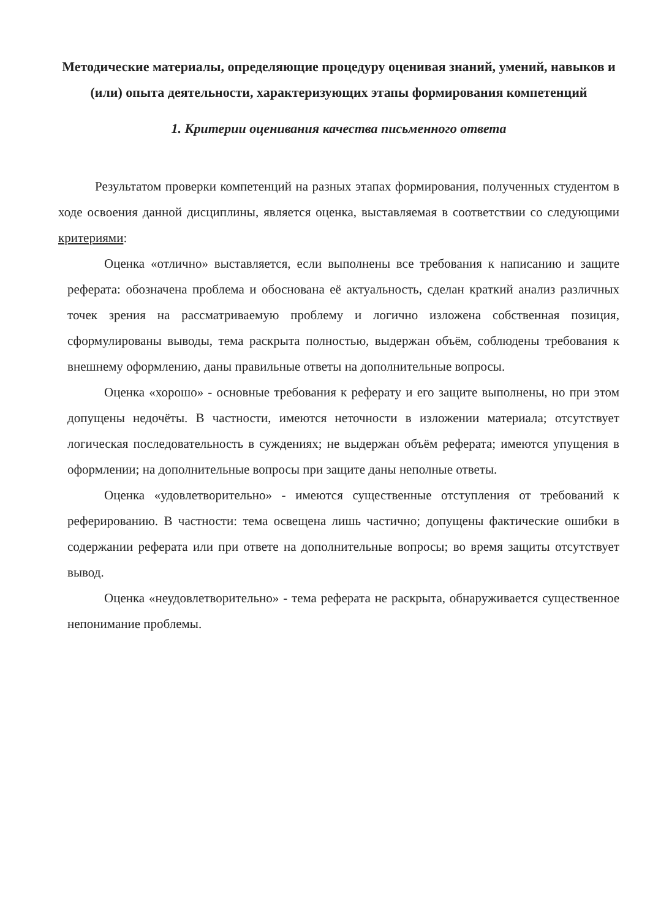Методические материалы, определяющие процедуру оценивая знаний, умений, навыков и (или) опыта деятельности, характеризующих этапы формирования компетенций
1. Критерии оценивания качества письменного ответа
Результатом проверки компетенций на разных этапах формирования, полученных студентом в ходе освоения данной дисциплины, является оценка, выставляемая в соответствии со следующими критериями:
Оценка «отлично» выставляется, если выполнены все требования к написанию и защите реферата: обозначена проблема и обоснована её актуальность, сделан краткий анализ различных точек зрения на рассматриваемую проблему и логично изложена собственная позиция, сформулированы выводы, тема раскрыта полностью, выдержан объём, соблюдены требования к внешнему оформлению, даны правильные ответы на дополнительные вопросы.
Оценка «хорошо» - основные требования к реферату и его защите выполнены, но при этом допущены недочёты. В частности, имеются неточности в изложении материала; отсутствует логическая последовательность в суждениях; не выдержан объём реферата; имеются упущения в оформлении; на дополнительные вопросы при защите даны неполные ответы.
Оценка «удовлетворительно» - имеются существенные отступления от требований к реферированию. В частности: тема освещена лишь частично; допущены фактические ошибки в содержании реферата или при ответе на дополнительные вопросы; во время защиты отсутствует вывод.
Оценка «неудовлетворительно» - тема реферата не раскрыта, обнаруживается существенное непонимание проблемы.